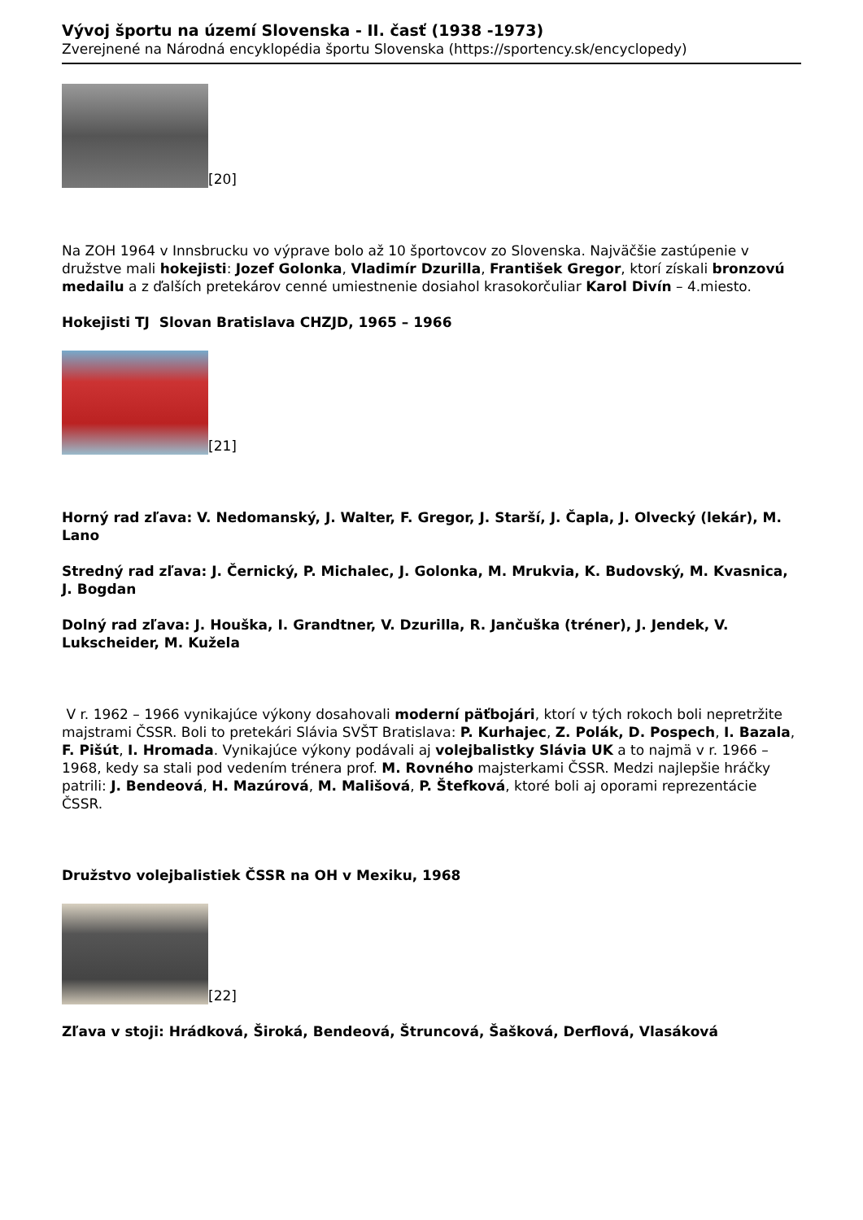Vývoj športu na území Slovenska - II. časť (1938 -1973)
Zverejnené na Národná encyklopédia športu Slovenska (https://sportency.sk/encyclopedy)
[20]
Na ZOH 1964 v Innsbrucku vo výprave bolo až 10 športovcov zo Slovenska. Najväčšie zastúpenie v družstve mali hokejisti: Jozef Golonka, Vladimír Dzurilla, František Gregor, ktorí získali bronzovú medailu a z ďalších pretekárov cenné umiestnenie dosiahol krasokorčuliar Karol Divín – 4.miesto.
Hokejisti TJ Slovan Bratislava CHZJD, 1965 – 1966
[21]
Horný rad zľava: V. Nedomanský, J. Walter, F. Gregor, J. Starší, J. Čapla, J. Olvecký (lekár), M. Lano
Stredný rad zľava: J. Černický, P. Michalec, J. Golonka, M. Mrukvia, K. Budovský, M. Kvasnica, J. Bogdan
Dolný rad zľava: J. Houška, I. Grandtner, V. Dzurilla, R. Jančuška (tréner), J. Jendek, V. Lukscheider, M. Kužela
V r. 1962 – 1966 vynikajúce výkony dosahovali moderní päťbojári, ktorí v tých rokoch boli nepretržite majstrami ČSSR. Boli to pretekári Slávia SVŠT Bratislava: P. Kurhajec, Z. Polák, D. Pospech, I. Bazala, F. Pišút, I. Hromada. Vynikajúce výkony podávali aj volejbalistky Slávia UK a to najmä v r. 1966 – 1968, kedy sa stali pod vedením trénera prof. M. Rovného majsterkami ČSSR. Medzi najlepšie hráčky patrili: J. Bendeová, H. Mazúrová, M. Mališová, P. Štefková, ktoré boli aj oporami reprezentácie ČSSR.
Družstvo volejbalistiek ČSSR na OH v Mexiku, 1968
[22]
Zľava v stoji: Hrádková, Široká, Bendeová, Štruncová, Šašková, Derflová, Vlasáková